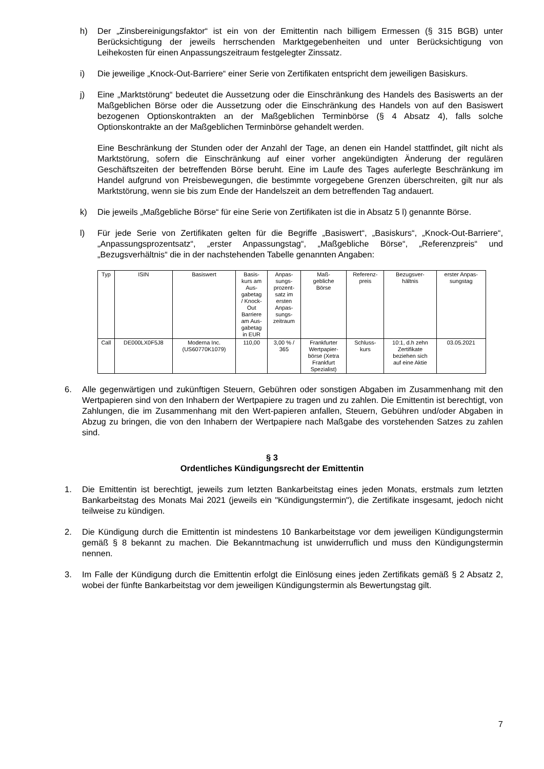h) Der „Zinsbereinigungsfaktor“ ist ein von der Emittentin nach billigem Ermessen (§ 315 BGB) unter Berücksichtigung der jeweils herrschenden Marktgegebenheiten und unter Berücksichtigung von Leihekosten für einen Anpassungszeitraum festgelegter Zinssatz.
i) Die jeweilige „Knock-Out-Barriere“ einer Serie von Zertifikaten entspricht dem jeweiligen Basiskurs.
j) Eine „Marktstörung“ bedeutet die Aussetzung oder die Einschränkung des Handels des Basiswerts an der Maßgeblichen Börse oder die Aussetzung oder die Einschränkung des Handels von auf den Basiswert bezogenen Optionskontrakten an der Maßgeblichen Terminbörse (§ 4 Absatz 4), falls solche Optionskontrakte an der Maßgeblichen Terminbörse gehandelt werden.
Eine Beschränkung der Stunden oder der Anzahl der Tage, an denen ein Handel stattfindet, gilt nicht als Marktstörung, sofern die Einschränkung auf einer vorher angekündigten Änderung der regulären Geschäftszeiten der betreffenden Börse beruht. Eine im Laufe des Tages auferlegte Beschränkung im Handel aufgrund von Preisbewegungen, die bestimmte vorgegebene Grenzen überschreiten, gilt nur als Marktstörung, wenn sie bis zum Ende der Handelszeit an dem betreffenden Tag andauert.
k) Die jeweils „Maßgebliche Börse“ für eine Serie von Zertifikaten ist die in Absatz 5 l) genannte Börse.
l) Für jede Serie von Zertifikaten gelten für die Begriffe „Basiswert“, „Basiskurs“, „Knock-Out-Barriere“, „Anpassungsprozentsatz“, „erster Anpassungstag“, „Maßgebliche Börse“, „Referenzpreis“ und „Bezugsverhältnis“ die in der nachstehenden Tabelle genannten Angaben:
| Typ | ISIN | Basiswert | Basis- kurs am Aus- gabetag / Knock- Out Barriere am Aus- gabetag in EUR | Anpas- sungs- prozent- satz im ersten Anpas- sungs- zeitraum | Maß- gebliche Börse | Referenz- preis | Bezugsver- hältnis | erster Anpas- sungstag |
| --- | --- | --- | --- | --- | --- | --- | --- | --- |
| Call | DE000LX0F5J8 | Moderna Inc. (US60770K1079) | 110,00 | 3,00 % / 365 | Frankfurter Wertpapier- börse (Xetra Frankfurt Spezialist) | Schluss- kurs | 10:1, d.h zehn Zertifikate beziehen sich auf eine Aktie | 03.05.2021 |
6. Alle gegenwärtigen und zukünftigen Steuern, Gebühren oder sonstigen Abgaben im Zusammenhang mit den Wertpapieren sind von den Inhabern der Wertpapiere zu tragen und zu zahlen. Die Emittentin ist berechtigt, von Zahlungen, die im Zusammenhang mit den Wert-papieren anfallen, Steuern, Gebühren und/oder Abgaben in Abzug zu bringen, die von den Inhabern der Wertpapiere nach Maßgabe des vorstehenden Satzes zu zahlen sind.
§ 3
Ordentliches Kündigungsrecht der Emittentin
1. Die Emittentin ist berechtigt, jeweils zum letzten Bankarbeitstag eines jeden Monats, erstmals zum letzten Bankarbeitstag des Monats Mai 2021 (jeweils ein "Kündigungstermin"), die Zertifikate insgesamt, jedoch nicht teilweise zu kündigen.
2. Die Kündigung durch die Emittentin ist mindestens 10 Bankarbeitstage vor dem jeweiligen Kündigungstermin gemäß § 8 bekannt zu machen. Die Bekanntmachung ist unwiderruflich und muss den Kündigungstermin nennen.
3. Im Falle der Kündigung durch die Emittentin erfolgt die Einlösung eines jeden Zertifikats gemäß § 2 Absatz 2, wobei der fünfte Bankarbeitstag vor dem jeweiligen Kündigungstermin als Bewertungstag gilt.
7